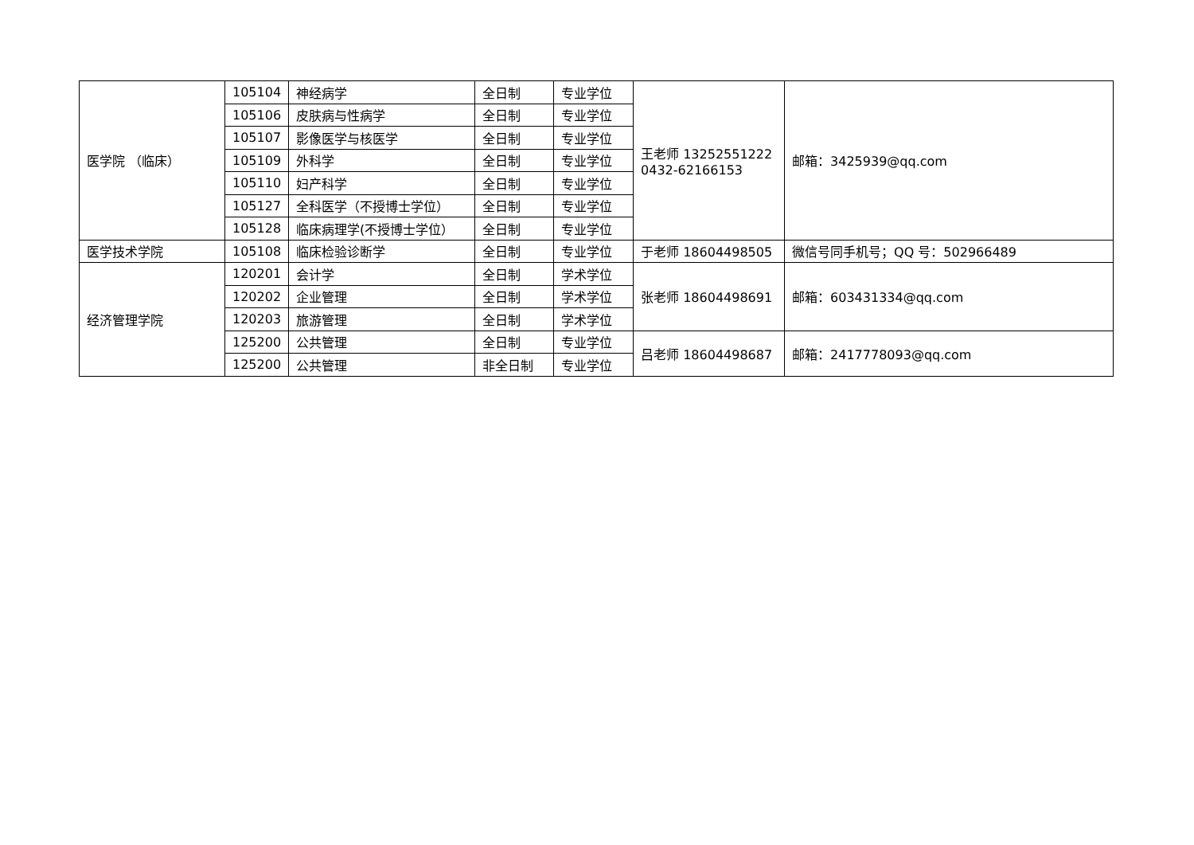| 医学院 （临床） | 105104 | 神经病学 | 全日制 | 专业学位 | 王老师 13252551222 0432-62166153 | 邮箱：3425939@qq.com |
| | 105106 | 皮肤病与性病学 | 全日制 | 专业学位 | | |
| | 105107 | 影像医学与核医学 | 全日制 | 专业学位 | | |
| | 105109 | 外科学 | 全日制 | 专业学位 | | |
| | 105110 | 妇产科学 | 全日制 | 专业学位 | | |
| | 105127 | 全科医学（不授博士学位） | 全日制 | 专业学位 | | |
| | 105128 | 临床病理学(不授博士学位） | 全日制 | 专业学位 | | |
| 医学技术学院 | 105108 | 临床检验诊断学 | 全日制 | 专业学位 | 于老师 18604498505 | 微信号同手机号；QQ 号：502966489 |
| 经济管理学院 | 120201 | 会计学 | 全日制 | 学术学位 | 张老师 18604498691 | 邮箱：603431334@qq.com |
| | 120202 | 企业管理 | 全日制 | 学术学位 | | |
| | 120203 | 旅游管理 | 全日制 | 学术学位 | | |
| | 125200 | 公共管理 | 全日制 | 专业学位 | 吕老师 18604498687 | 邮箱：2417778093@qq.com |
| | 125200 | 公共管理 | 非全日制 | 专业学位 | | |